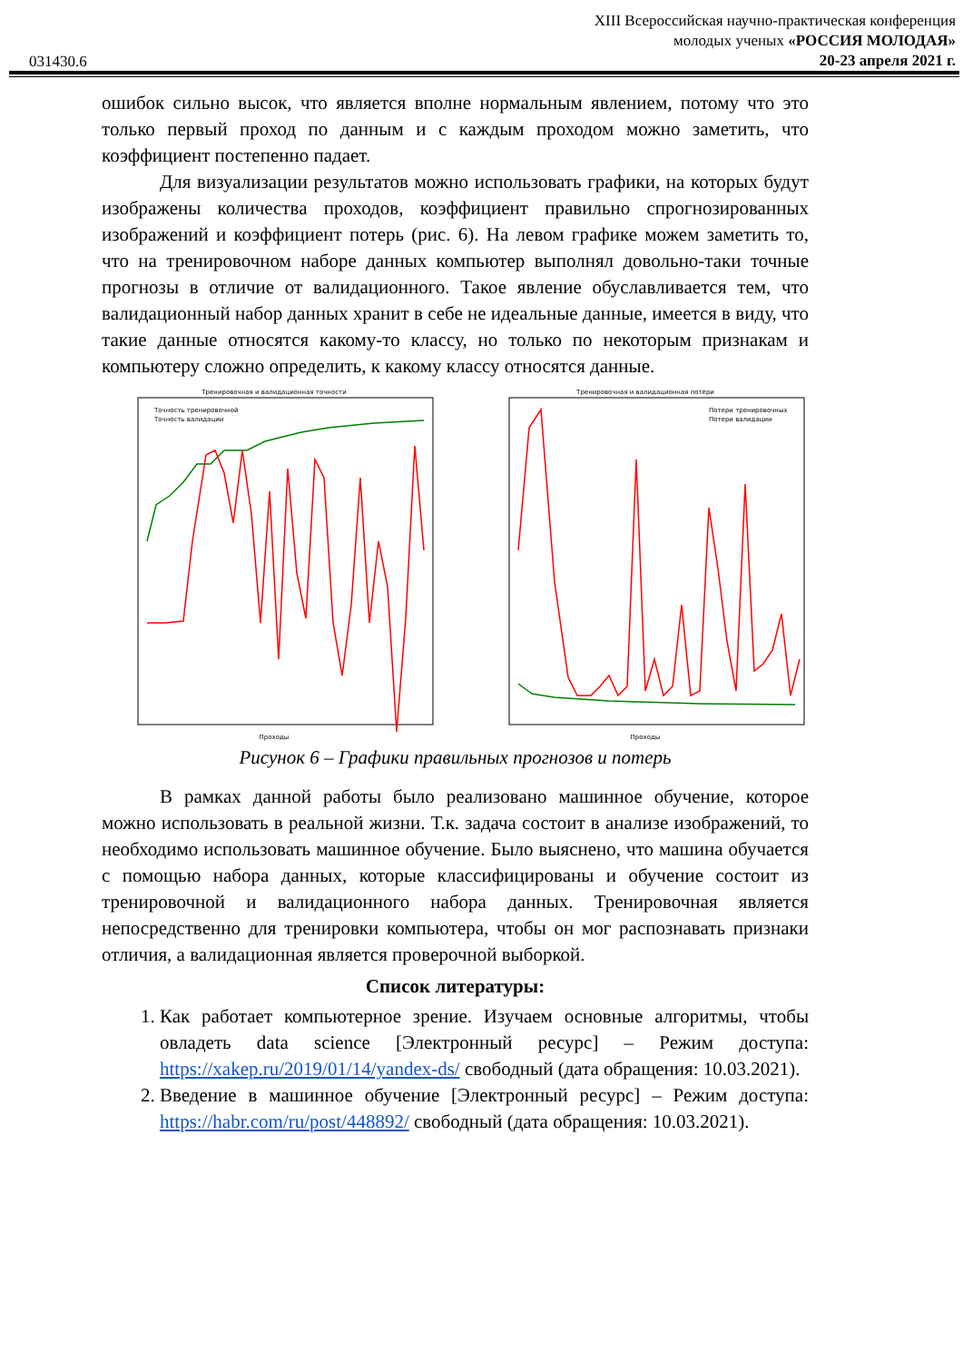031430.6
XIII Всероссийская научно-практическая конференция
молодых ученых «РОССИЯ МОЛОДАЯ»
20-23 апреля 2021 г.
ошибок сильно высок, что является вполне нормальным явлением, потому что это только первый проход по данным и с каждым проходом можно заметить, что коэффициент постепенно падает.
Для визуализации результатов можно использовать графики, на которых будут изображены количества проходов, коэффициент правильно спрогнозированных изображений и коэффициент потерь (рис. 6). На левом графике можем заметить то, что на тренировочном наборе данных компьютер выполнял довольно-таки точные прогнозы в отличие от валидационного. Такое явление обуславливается тем, что валидационный набор данных хранит в себе не идеальные данные, имеется в виду, что такие данные относятся какому-то классу, но только по некоторым признакам и компьютеру сложно определить, к какому классу относятся данные.
Тренировочная и валидационная точности
Точность тренировочной
Точность валидации
Проходы
Тренировочная и валидационная потери
Потери тренировочных
Потери валидации
Проходы
Рисунок 6 – Графики правильных прогнозов и потерь
В рамках данной работы было реализовано машинное обучение, которое можно использовать в реальной жизни. Т.к. задача состоит в анализе изображений, то необходимо использовать машинное обучение. Было выяснено, что машина обучается с помощью набора данных, которые классифицированы и обучение состоит из тренировочной и валидационного набора данных. Тренировочная является непосредственно для тренировки компьютера, чтобы он мог распознавать признаки отличия, а валидационная является проверочной выборкой.
Список литературы:
1. Как работает компьютерное зрение. Изучаем основные алгоритмы, чтобы овладеть data science [Электронный ресурс] – Режим доступа: https://xakep.ru/2019/01/14/yandex-ds/ свободный (дата обращения: 10.03.2021).
2. Введение в машинное обучение [Электронный ресурс] – Режим доступа: https://habr.com/ru/post/448892/ свободный (дата обращения: 10.03.2021).